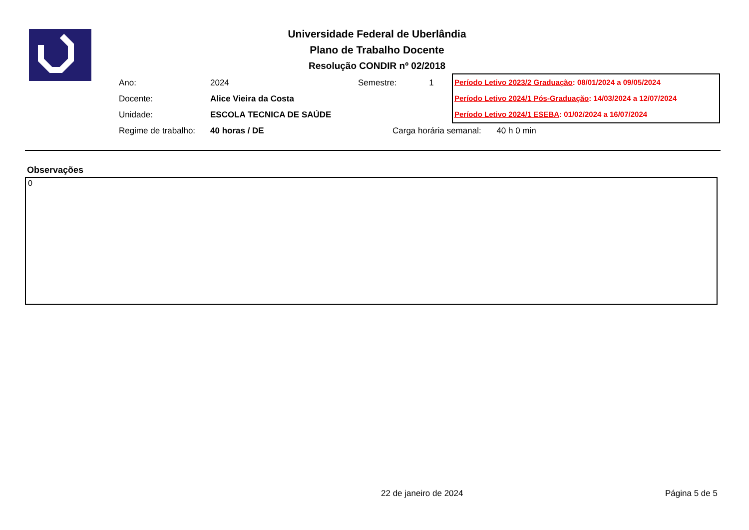Universidade Federal de Uberlândia
Plano de Trabalho Docente
Resolução CONDIR nº 02/2018
Ano: 2024
Docente: Alice Vieira da Costa
Unidade: ESCOLA TECNICA DE SAÚDE
Regime de trabalho: 40 horas / DE
Semestre: 1
Período Letivo 2023/2 Graduação: 08/01/2024 a 09/05/2024
Período Letivo 2024/1 Pós-Graduação: 14/03/2024 a 12/07/2024
Período Letivo 2024/1 ESEBA: 01/02/2024 a 16/07/2024
Carga horária semanal: 40 h 0 min
Observações
0
22 de janeiro de 2024 Página 5 de 5